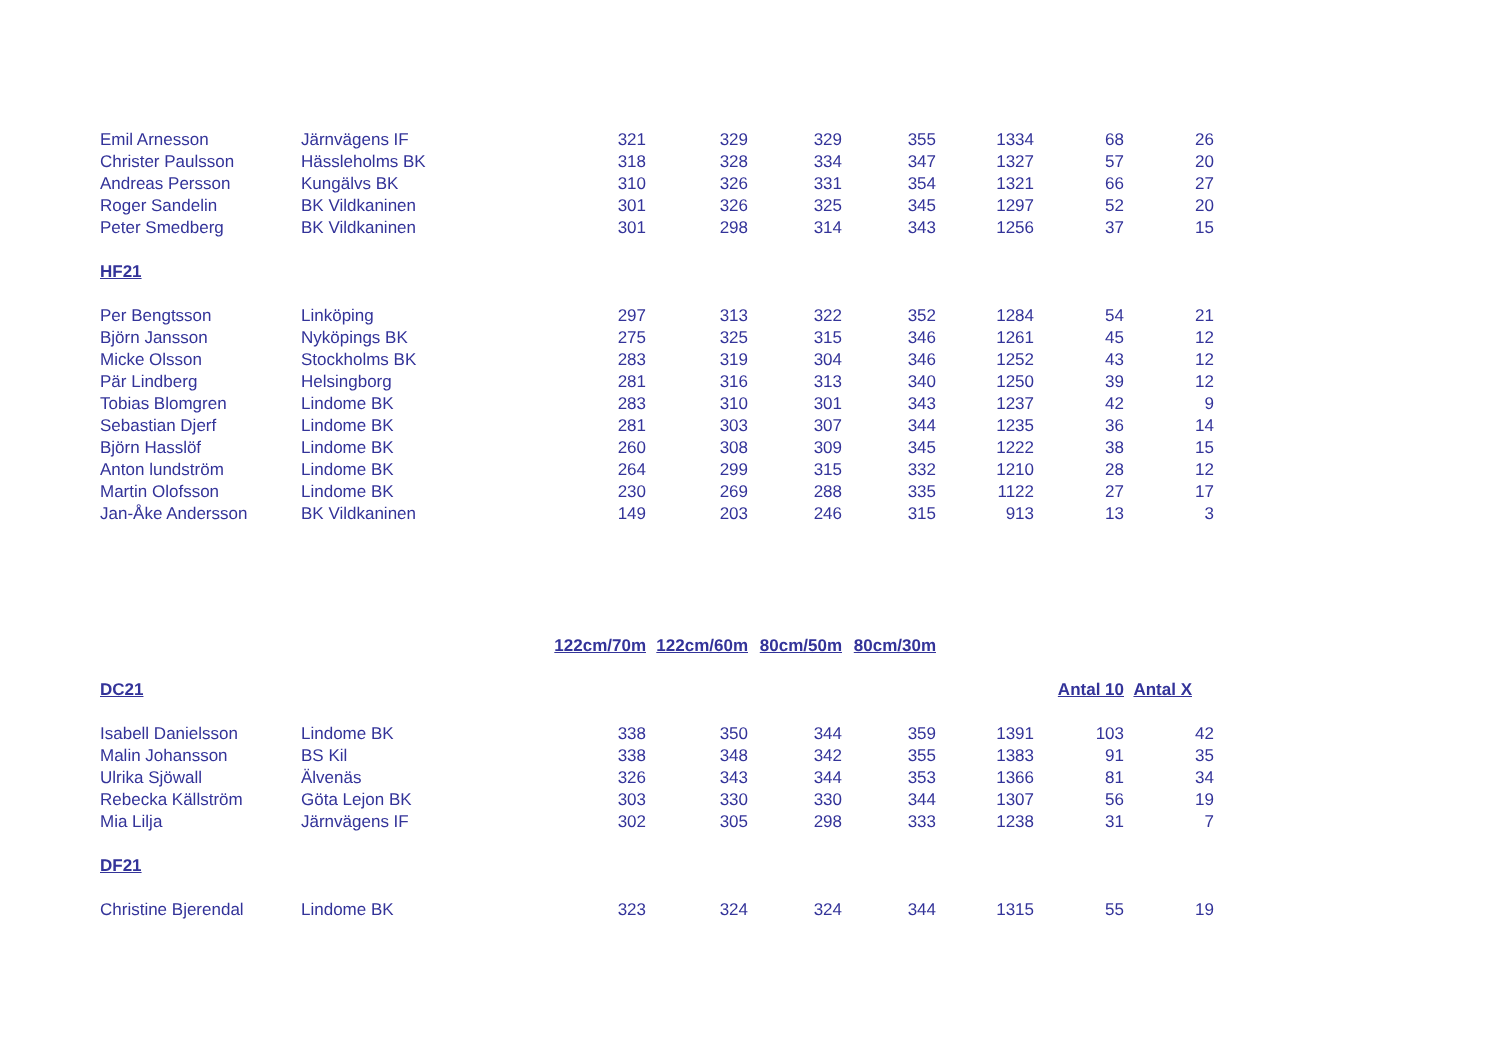| Emil Arnesson | Järnvägens IF | 321 | 329 | 329 | 355 | 1334 | 68 | 26 |
| Christer Paulsson | Hässleholms BK | 318 | 328 | 334 | 347 | 1327 | 57 | 20 |
| Andreas Persson | Kungälvs BK | 310 | 326 | 331 | 354 | 1321 | 66 | 27 |
| Roger Sandelin | BK Vildkaninen | 301 | 326 | 325 | 345 | 1297 | 52 | 20 |
| Peter Smedberg | BK Vildkaninen | 301 | 298 | 314 | 343 | 1256 | 37 | 15 |
| HF21 | | | | | | | | |
| Per Bengtsson | Linköping | 297 | 313 | 322 | 352 | 1284 | 54 | 21 |
| Björn Jansson | Nyköpings BK | 275 | 325 | 315 | 346 | 1261 | 45 | 12 |
| Micke Olsson | Stockholms BK | 283 | 319 | 304 | 346 | 1252 | 43 | 12 |
| Pär Lindberg | Helsingborg | 281 | 316 | 313 | 340 | 1250 | 39 | 12 |
| Tobias Blomgren | Lindome BK | 283 | 310 | 301 | 343 | 1237 | 42 | 9 |
| Sebastian Djerf | Lindome BK | 281 | 303 | 307 | 344 | 1235 | 36 | 14 |
| Björn Hasslöf | Lindome BK | 260 | 308 | 309 | 345 | 1222 | 38 | 15 |
| Anton lundström | Lindome BK | 264 | 299 | 315 | 332 | 1210 | 28 | 12 |
| Martin Olofsson | Lindome BK | 230 | 269 | 288 | 335 | 1122 | 27 | 17 |
| Jan-Åke Andersson | BK Vildkaninen | 149 | 203 | 246 | 315 | 913 | 13 | 3 |
| | | 122cm/70m | 122cm/60m | 80cm/50m | 80cm/30m | | | |
| DC21 | | | | | | | Antal 10 | Antal X |
| Isabell Danielsson | Lindome BK | 338 | 350 | 344 | 359 | 1391 | 103 | 42 |
| Malin Johansson | BS Kil | 338 | 348 | 342 | 355 | 1383 | 91 | 35 |
| Ulrika Sjöwall | Älvenäs | 326 | 343 | 344 | 353 | 1366 | 81 | 34 |
| Rebecka Källström | Göta Lejon BK | 303 | 330 | 330 | 344 | 1307 | 56 | 19 |
| Mia Lilja | Järnvägens IF | 302 | 305 | 298 | 333 | 1238 | 31 | 7 |
| DF21 | | | | | | | | |
| Christine Bjerendal | Lindome BK | 323 | 324 | 324 | 344 | 1315 | 55 | 19 |